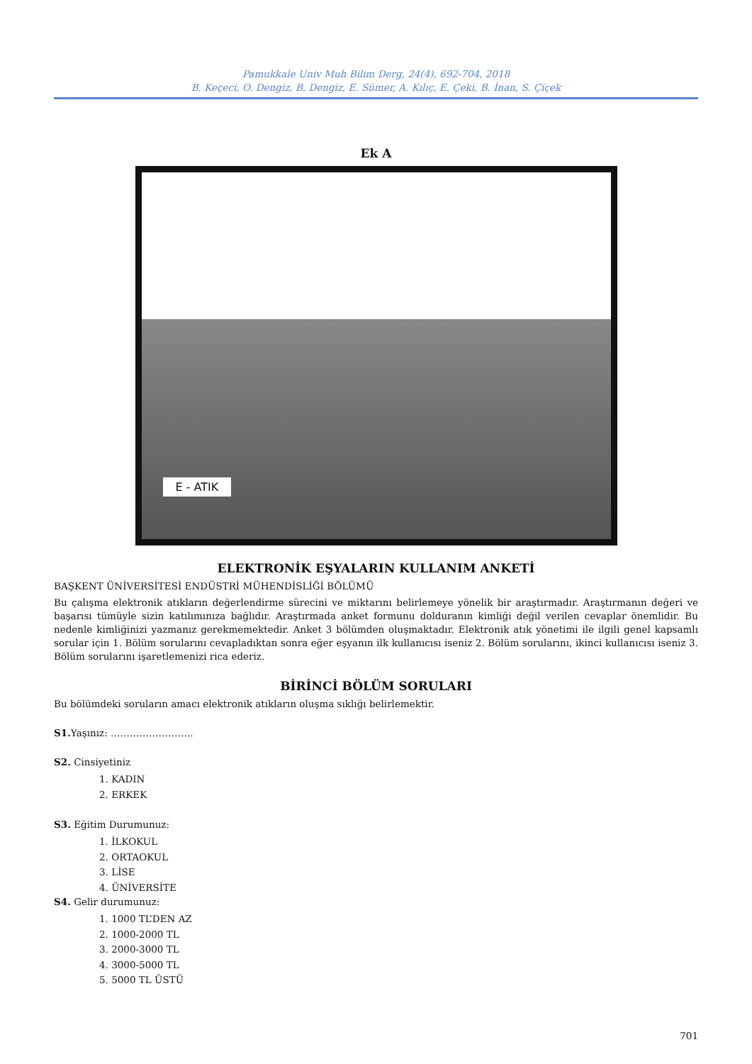Pamukkale Univ Muh Bilim Derg, 24(4), 692-704, 2018
B. Keçeci, O. Dengiz, B. Dengiz, E. Sümer, A. Kılıç, E. Çeki, B. İnan, S. Çiçek
Ek A
E - ATIK
ELEKTRONİK EŞYALARIN KULLANIM ANKETİ
BAŞKENT ÜNİVERSİTESİ ENDÜSTRİ MÜHENDİSLİĞİ BÖLÜMÜ
Bu çalışma elektronik atıkların değerlendirme sürecini ve miktarını belirlemeye yönelik bir araştırmadır. Araştırmanın değeri ve başarısı tümüyle sizin katılımınıza bağlıdır. Araştırmada anket formunu dolduranın kimliği değil verilen cevaplar önemlidir. Bu nedenle kimliğinizi yazmanız gerekmemektedir. Anket 3 bölümden oluşmaktadır. Elektronik atık yönetimi ile ilgili genel kapsamlı sorular için 1. Bölüm sorularını cevapladıktan sonra eğer eşyanın ilk kullanıcısı iseniz 2. Bölüm sorularını, ikinci kullanıcısı iseniz 3. Bölüm sorularını işaretlemenizi rica ederiz.
BİRİNCİ BÖLÜM SORULARI
Bu bölümdeki soruların amacı elektronik atıkların oluşma sıklığı belirlemektir.
S1. Yaşınız: ……………………..
S2. Cinsiyetiniz
1. KADIN
2. ERKEK
S3. Eğitim Durumunuz:
1. İLKOKUL
2. ORTAOKUL
3. LİSE
4. ÜNİVERSİTE
S4. Gelir durumunuz:
1. 1000 TL’DEN AZ
2. 1000-2000 TL
3. 2000-3000 TL
4. 3000-5000 TL
5. 5000 TL ÜSTÜ
701